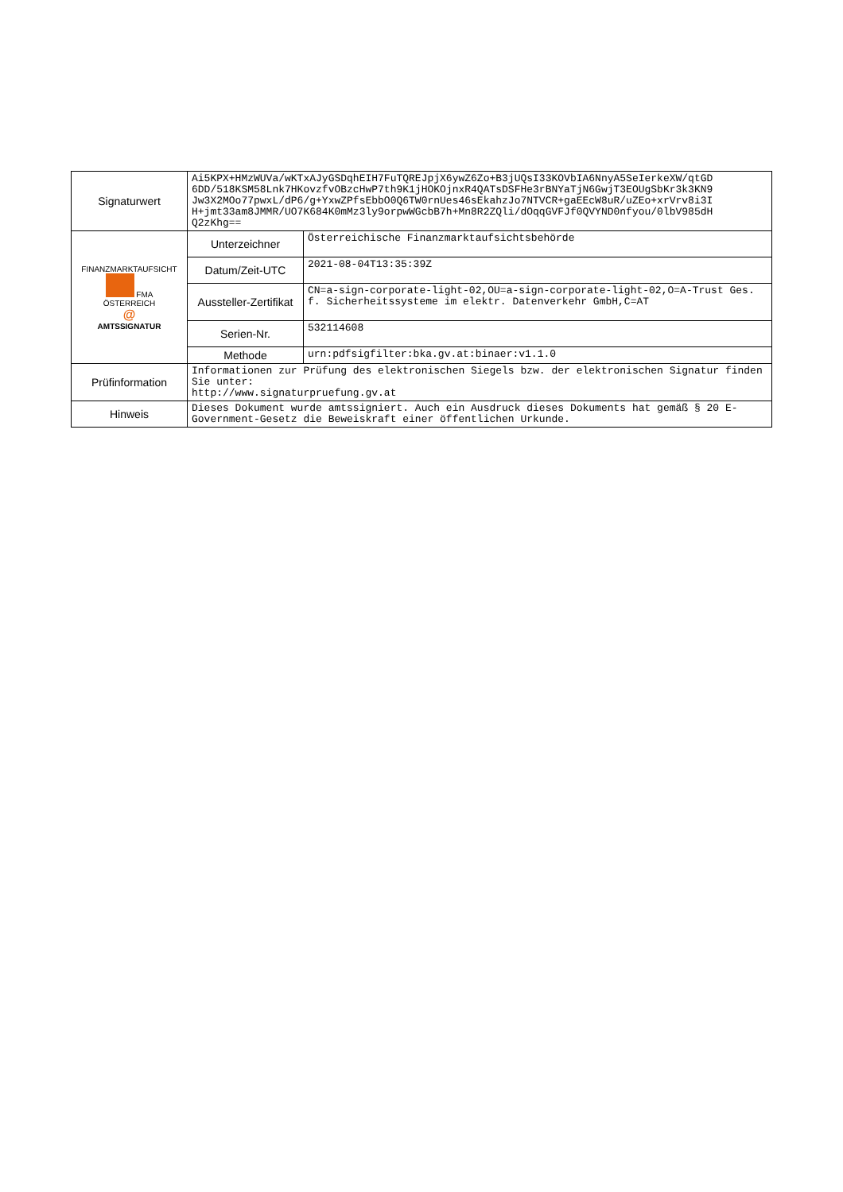| Signaturwert | Ai5KPX+HMzWUVa/wKTxAJyGSDqhEIH7FuTQREJpjX6ywZ6Zo+B3jUQsI33KOVbIA6NnyA5SeIerkeXW/qtGD 6DD/518KSM58Lnk7HKovzfvOBzcHwP7th9K1jHOKOjnxR4QATsDSFHe3rBNYaTjN6GwjT3EOUgSbKr3k3KN9 Jw3X2MOo77pwxL/dP6/g+YxwZPfsEbbO0Q6TW0rnUes46sEkahzJo7NTVCR+gaEEcW8uR/uZEo+xrVrv8i3I H+jmt33am8JMMR/UO7K684K0mMz3ly9orpwWGcbB7h+Mn8R2ZQli/dOqqGVFJf0QVYND0nfyou/0lbV985dH Q2zKhg== | |
| FINANZMARKTAUFSICHT FMA ÖSTERREICH @ AMTSSIGNATUR | Unterzeichner | Österreichische Finanzmarktaufsichtsbehörde |
| | Datum/Zeit-UTC | 2021-08-04T13:35:39Z |
| | Aussteller-Zertifikat | CN=a-sign-corporate-light-02,OU=a-sign-corporate-light-02,O=A-Trust Ges. f. Sicherheitssysteme im elektr. Datenverkehr GmbH,C=AT |
| | Serien-Nr. | 532114608 |
| | Methode | urn:pdfsigfilter:bka.gv.at:binaer:v1.1.0 |
| Prüfinformation | Informationen zur Prüfung des elektronischen Siegels bzw. der elektronischen Signatur finden Sie unter: http://www.signaturpruefung.gv.at | |
| Hinweis | Dieses Dokument wurde amtssigniert. Auch ein Ausdruck dieses Dokuments hat gemäß § 20 E-Government-Gesetz die Beweiskraft einer öffentlichen Urkunde. | |